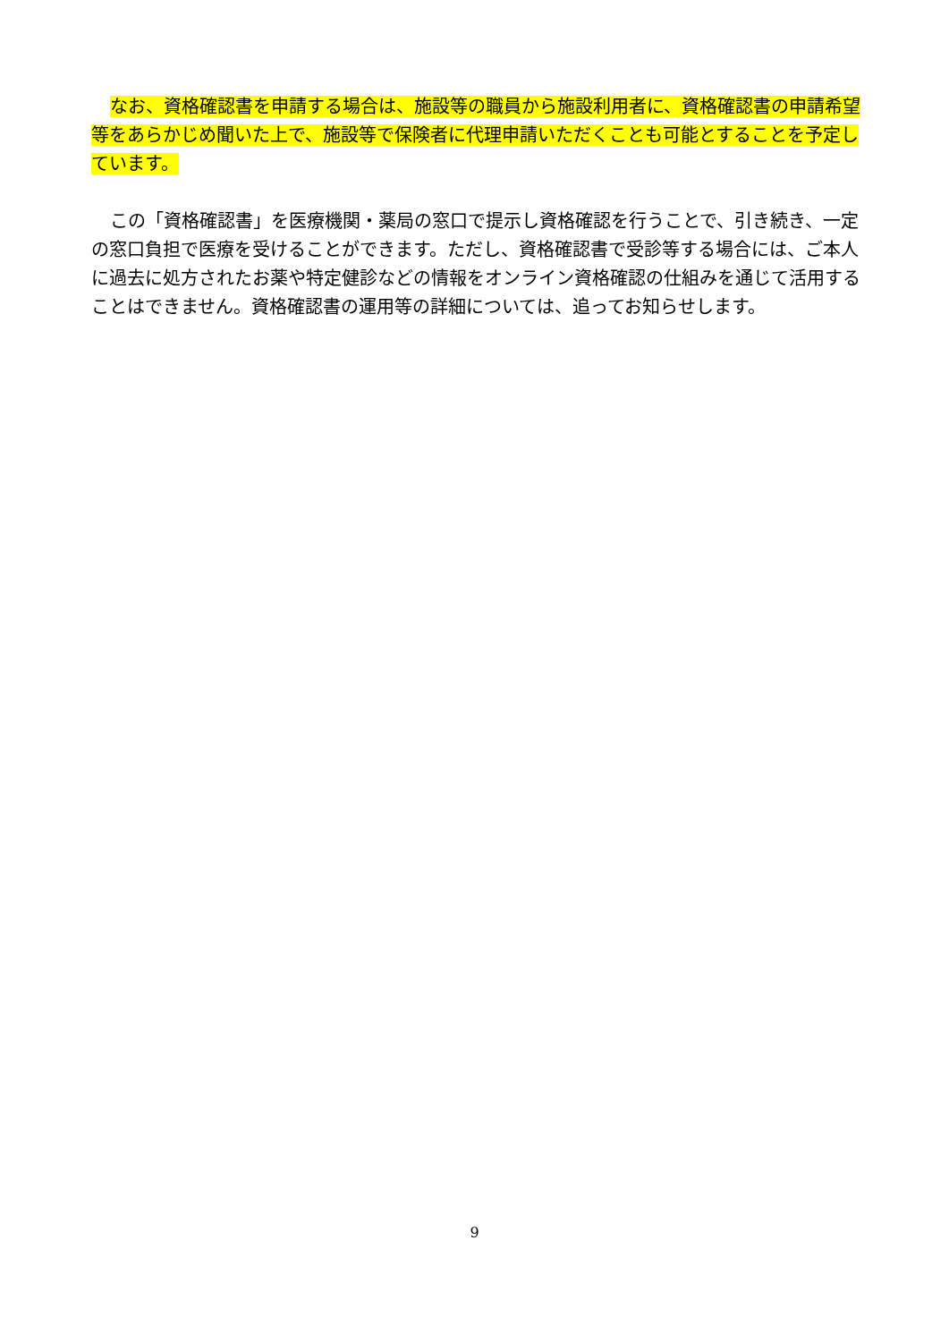なお、資格確認書を申請する場合は、施設等の職員から施設利用者に、資格確認書の申請希望等をあらかじめ聞いた上で、施設等で保険者に代理申請いただくことも可能とすることを予定しています。
この「資格確認書」を医療機関・薬局の窓口で提示し資格確認を行うことで、引き続き、一定の窓口負担で医療を受けることができます。ただし、資格確認書で受診等する場合には、ご本人に過去に処方されたお薬や特定健診などの情報をオンライン資格確認の仕組みを通じて活用することはできません。資格確認書の運用等の詳細については、追ってお知らせします。
9